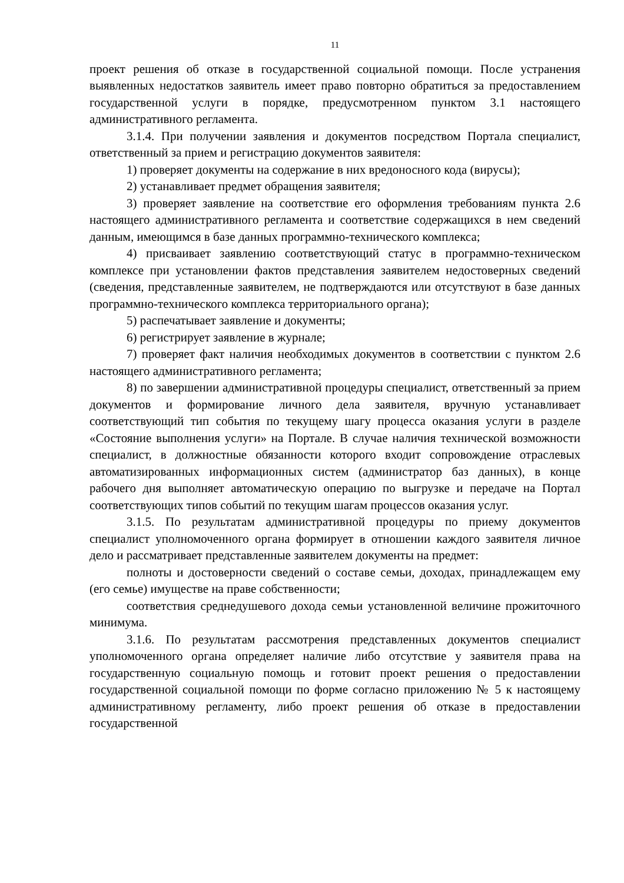11
проект решения об отказе в государственной социальной помощи. После устранения выявленных недостатков заявитель имеет право повторно обратиться за предоставлением государственной услуги в порядке, предусмотренном пунктом 3.1 настоящего административного регламента.
3.1.4. При получении заявления и документов посредством Портала специалист, ответственный за прием и регистрацию документов заявителя:
1) проверяет документы на содержание в них вредоносного кода (вирусы);
2) устанавливает предмет обращения заявителя;
3) проверяет заявление на соответствие его оформления требованиям пункта 2.6 настоящего административного регламента и соответствие содержащихся в нем сведений данным, имеющимся в базе данных программно-технического комплекса;
4) присваивает заявлению соответствующий статус в программно-техническом комплексе при установлении фактов представления заявителем недостоверных сведений (сведения, представленные заявителем, не подтверждаются или отсутствуют в базе данных программно-технического комплекса территориального органа);
5) распечатывает заявление и документы;
6) регистрирует заявление в журнале;
7) проверяет факт наличия необходимых документов в соответствии с пунктом 2.6 настоящего административного регламента;
8) по завершении административной процедуры специалист, ответственный за прием документов и формирование личного дела заявителя, вручную устанавливает соответствующий тип события по текущему шагу процесса оказания услуги в разделе «Состояние выполнения услуги» на Портале. В случае наличия технической возможности специалист, в должностные обязанности которого входит сопровождение отраслевых автоматизированных информационных систем (администратор баз данных), в конце рабочего дня выполняет автоматическую операцию по выгрузке и передаче на Портал соответствующих типов событий по текущим шагам процессов оказания услуг.
3.1.5. По результатам административной процедуры по приему документов специалист уполномоченного органа формирует в отношении каждого заявителя личное дело и рассматривает представленные заявителем документы на предмет:
полноты и достоверности сведений о составе семьи, доходах, принадлежащем ему (его семье) имуществе на праве собственности;
соответствия среднедушевого дохода семьи установленной величине прожиточного минимума.
3.1.6. По результатам рассмотрения представленных документов специалист уполномоченного органа определяет наличие либо отсутствие у заявителя права на государственную социальную помощь и готовит проект решения о предоставлении государственной социальной помощи по форме согласно приложению № 5 к настоящему административному регламенту, либо проект решения об отказе в предоставлении государственной